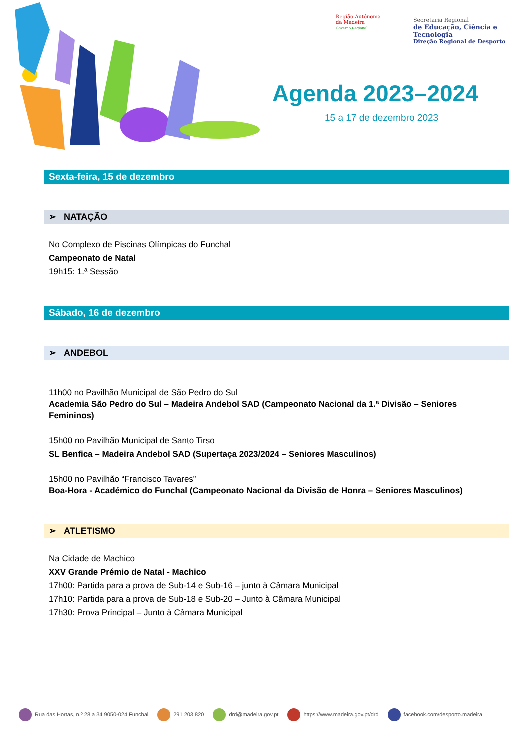Região Autónoma
da Madeira
Governo Regional
Secretaria Regional
de Educação, Ciência e Tecnologia
Direção Regional de Desporto
Agenda 2023–2024
15 a 17 de dezembro 2023
Sexta-feira, 15 de dezembro
➢ NATAÇÃO
No Complexo de Piscinas Olímpicas do Funchal
Campeonato de Natal
19h15: 1.ª Sessão
Sábado, 16 de dezembro
➢ ANDEBOL
11h00 no Pavilhão Municipal de São Pedro do Sul
Academia São Pedro do Sul – Madeira Andebol SAD (Campeonato Nacional da 1.ª Divisão – Seniores Femininos)
15h00 no Pavilhão Municipal de Santo Tirso
SL Benfica – Madeira Andebol SAD (Supertaça 2023/2024 – Seniores Masculinos)
15h00 no Pavilhão “Francisco Tavares”
Boa-Hora - Académico do Funchal (Campeonato Nacional da Divisão de Honra – Seniores Masculinos)
➢ ATLETISMO
Na Cidade de Machico
XXV Grande Prémio de Natal - Machico
17h00: Partida para a prova de Sub-14 e Sub-16 – junto à Câmara Municipal
17h10: Partida para a prova de Sub-18 e Sub-20 – Junto à Câmara Municipal
17h30: Prova Principal – Junto à Câmara Municipal
Rua das Hortas, n.º 28 a 34 9050-024 Funchal 291 203 820 drd@madeira.gov.pt https://www.madeira.gov.pt/drd facebook.com/desporto.madeira